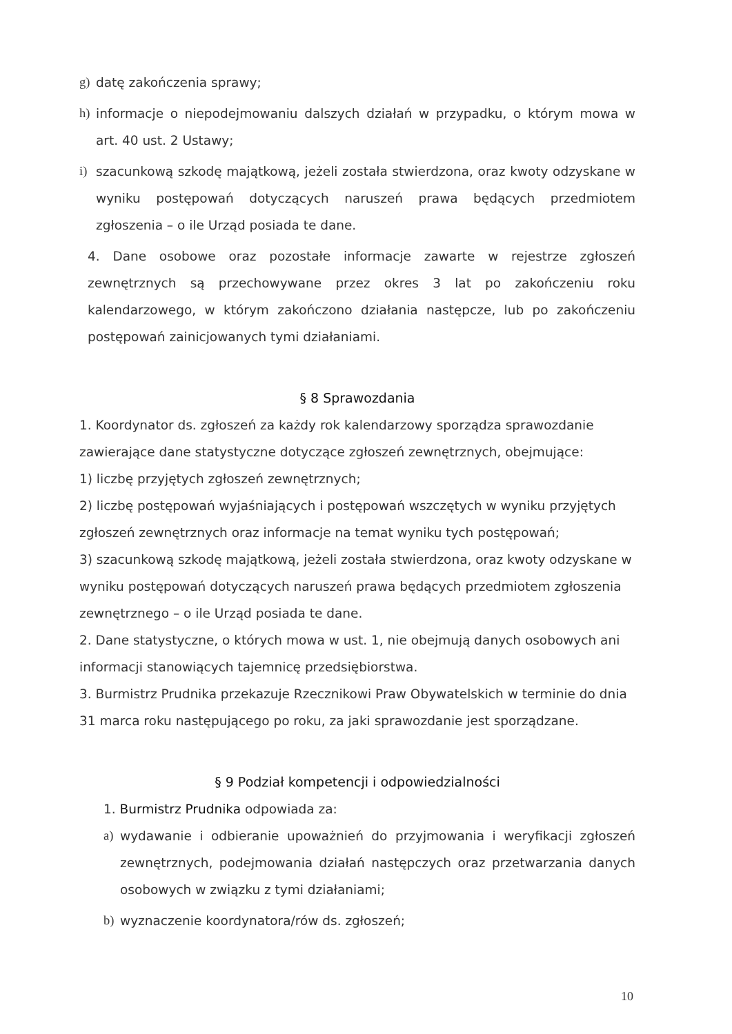g) datę zakończenia sprawy;
h) informacje o niepodejmowaniu dalszych działań w przypadku, o którym mowa w art. 40 ust. 2 Ustawy;
i) szacunkową szkodę majątkową, jeżeli została stwierdzona, oraz kwoty odzyskane w wyniku postępowań dotyczących naruszeń prawa będących przedmiotem zgłoszenia – o ile Urząd posiada te dane.
4. Dane osobowe oraz pozostałe informacje zawarte w rejestrze zgłoszeń zewnętrznych są przechowywane przez okres 3 lat po zakończeniu roku kalendarzowego, w którym zakończono działania następcze, lub po zakończeniu postępowań zainicjowanych tymi działaniami.
§ 8 Sprawozdania
1. Koordynator ds. zgłoszeń za każdy rok kalendarzowy sporządza sprawozdanie zawierające dane statystyczne dotyczące zgłoszeń zewnętrznych, obejmujące:
1) liczbę przyjętych zgłoszeń zewnętrznych;
2) liczbę postępowań wyjaśniających i postępowań wszczętych w wyniku przyjętych zgłoszeń zewnętrznych oraz informacje na temat wyniku tych postępowań;
3) szacunkową szkodę majątkową, jeżeli została stwierdzona, oraz kwoty odzyskane w wyniku postępowań dotyczących naruszeń prawa będących przedmiotem zgłoszenia zewnętrznego – o ile Urząd posiada te dane.
2. Dane statystyczne, o których mowa w ust. 1, nie obejmują danych osobowych ani informacji stanowiących tajemnicę przedsiębiorstwa.
3. Burmistrz Prudnika przekazuje Rzecznikowi Praw Obywatelskich w terminie do dnia 31 marca roku następującego po roku, za jaki sprawozdanie jest sporządzane.
§ 9 Podział kompetencji i odpowiedzialności
1. Burmistrz Prudnika odpowiada za:
a) wydawanie i odbieranie upoważnień do przyjmowania i weryfikacji zgłoszeń zewnętrznych, podejmowania działań następczych oraz przetwarzania danych osobowych w związku z tymi działaniami;
b) wyznaczenie koordynatora/rów ds. zgłoszeń;
10